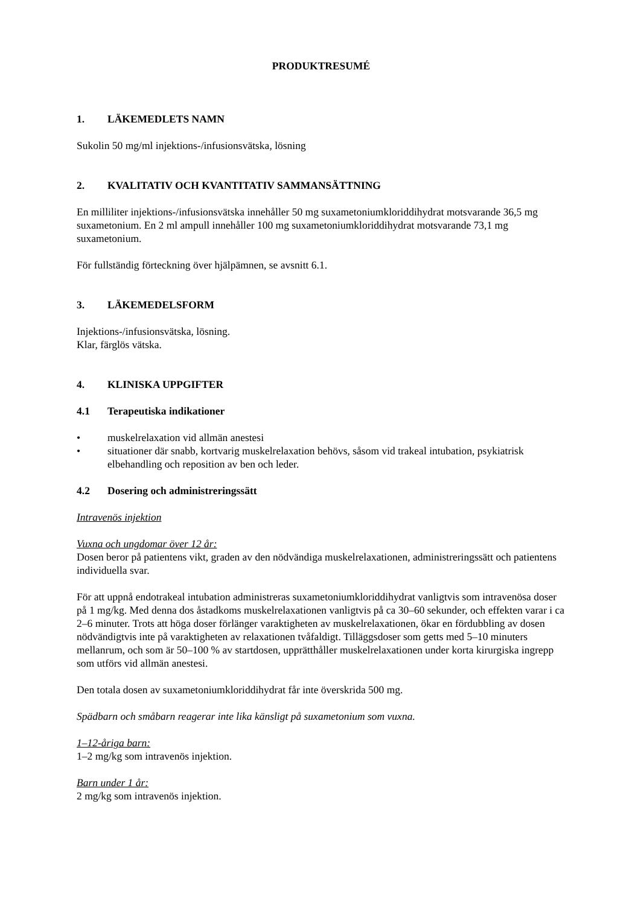PRODUKTRESUMÉ
1. LÄKEMEDLETS NAMN
Sukolin 50 mg/ml injektions-/infusionsvätska, lösning
2. KVALITATIV OCH KVANTITATIV SAMMANSÄTTNING
En milliliter injektions-/infusionsvätska innehåller 50 mg suxametoniumkloriddihydrat motsvarande 36,5 mg suxametonium. En 2 ml ampull innehåller 100 mg suxametoniumkloriddihydrat motsvarande 73,1 mg suxametonium.
För fullständig förteckning över hjälpämnen, se avsnitt 6.1.
3. LÄKEMEDELSFORM
Injektions-/infusionsvätska, lösning.
Klar, färglös vätska.
4. KLINISKA UPPGIFTER
4.1 Terapeutiska indikationer
• muskelrelaxation vid allmän anestesi
• situationer där snabb, kortvarig muskelrelaxation behövs, såsom vid trakeal intubation, psykiatrisk elbehandling och reposition av ben och leder.
4.2 Dosering och administreringssätt
Intravenös injektion
Vuxna och ungdomar över 12 år:
Dosen beror på patientens vikt, graden av den nödvändiga muskelrelaxationen, administreringssätt och patientens individuella svar.
För att uppnå endotrakeal intubation administreras suxametoniumkloriddihydrat vanligtvis som intravenösa doser på 1 mg/kg. Med denna dos åstadkoms muskelrelaxationen vanligtvis på ca 30–60 sekunder, och effekten varar i ca 2–6 minuter. Trots att höga doser förlänger varaktigheten av muskelrelaxationen, ökar en fördubbling av dosen nödvändigtvis inte på varaktigheten av relaxationen tvåfaldigt. Tilläggsdoser som getts med 5–10 minuters mellanrum, och som är 50–100 % av startdosen, upprätthåller muskelrelaxationen under korta kirurgiska ingrepp som utförs vid allmän anestesi.
Den totala dosen av suxametoniumkloriddihydrat får inte överskrida 500 mg.
Spädbarn och småbarn reagerar inte lika känsligt på suxametonium som vuxna.
1–12-åriga barn:
1–2 mg/kg som intravenös injektion.
Barn under 1 år:
2 mg/kg som intravenös injektion.